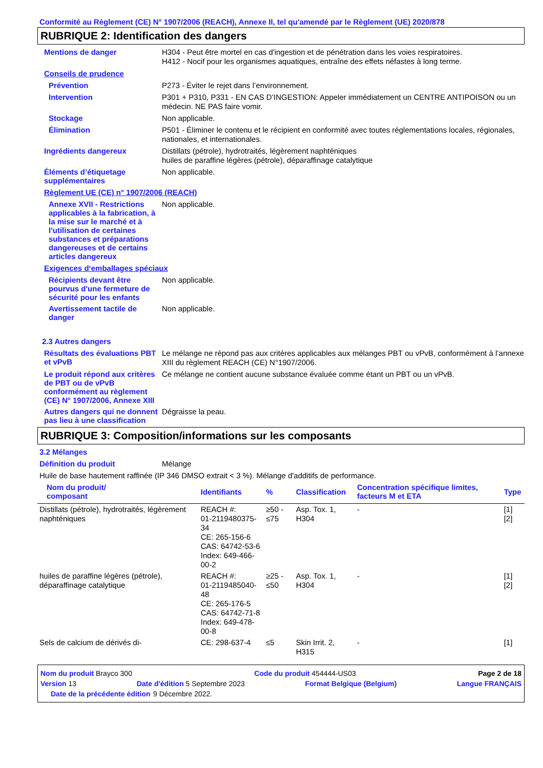Conformité au Règlement (CE) N° 1907/2006 (REACH), Annexe II, tel qu'amendé par le Règlement (UE) 2020/878
RUBRIQUE 2: Identification des dangers
Mentions de danger
H304 - Peut être mortel en cas d'ingestion et de pénétration dans les voies respiratoires.
H412 - Nocif pour les organismes aquatiques, entraîne des effets néfastes à long terme.
Conseils de prudence
Prévention
P273 - Éviter le rejet dans l’environnement.
Intervention
P301 + P310, P331 - EN CAS D’INGESTION: Appeler immédiatement un CENTRE ANTIPOISON ou un médecin. NE PAS faire vomir.
Stockage
Non applicable.
Élimination
P501 - Éliminer le contenu et le récipient en conformité avec toutes réglementations locales, régionales, nationales, et internationales.
Ingrédients dangereux
Distillats (pétrole), hydrotraités, légèrement naphténiques
huiles de paraffine légères (pétrole), déparaffinage catalytique
Éléments d’étiquetage supplémentaires
Non applicable.
Règlement UE (CE) n° 1907/2006 (REACH)
Annexe XVII - Restrictions applicables à la fabrication, à la mise sur le marché et à l'utilisation de certaines substances et préparations dangereuses et de certains articles dangereux
Non applicable.
Exigences d‘emballages spéciaux
Récipients devant être pourvus d'une fermeture de sécurité pour les enfants
Non applicable.
Avertissement tactile de danger
Non applicable.
2.3 Autres dangers
Résultats des évaluations PBT et vPvB
Le mélange ne répond pas aux critères applicables aux mélanges PBT ou vPvB, conformément à l’annexe XIII du règlement REACH (CE) N°1907/2006.
Le produit répond aux critères de PBT ou de vPvB conformément au règlement (CE) N° 1907/2006, Annexe XIII
Ce mélange ne contient aucune substance évaluée comme étant un PBT ou un vPvB.
Autres dangers qui ne donnent pas lieu à une classification
Dégraisse la peau.
RUBRIQUE 3: Composition/informations sur les composants
3.2 Mélanges
Définition du produit
Mélange
Huile de base hautement raffinée (IP 346 DMSO extrait < 3 %). Mélange d'additifs de performance.
| Nom du produit/ composant | Identifiants | % | Classification | Concentration spécifique limites, facteurs M et ETA | Type |
| --- | --- | --- | --- | --- | --- |
| Distillats (pétrole), hydrotraités, légèrement naphténiques | REACH #: 01-2119480375-34 CE: 265-156-6 CAS: 64742-53-6 Index: 649-466-00-2 | ≥50 - ≤75 | Asp. Tox. 1, H304 | - | [1] [2] |
| huiles de paraffine légères (pétrole), déparaffinage catalytique | REACH #: 01-2119485040-48 CE: 265-176-5 CAS: 64742-71-8 Index: 649-478-00-8 | ≥25 - ≤50 | Asp. Tox. 1, H304 | - | [1] [2] |
| Sels de calcium de dérivés di- | CE: 298-637-4 | ≤5 | Skin Irrit. 2, H315 | - | [1] |
Nom du produit Brayco 300 Code du produit 454444-US03 Page 2 de 18
Version 13 Date d'édition 5 Septembre 2023 Format Belgique (Belgium) Langue FRANÇAIS
Date de la précédente édition 9 Décembre 2022.